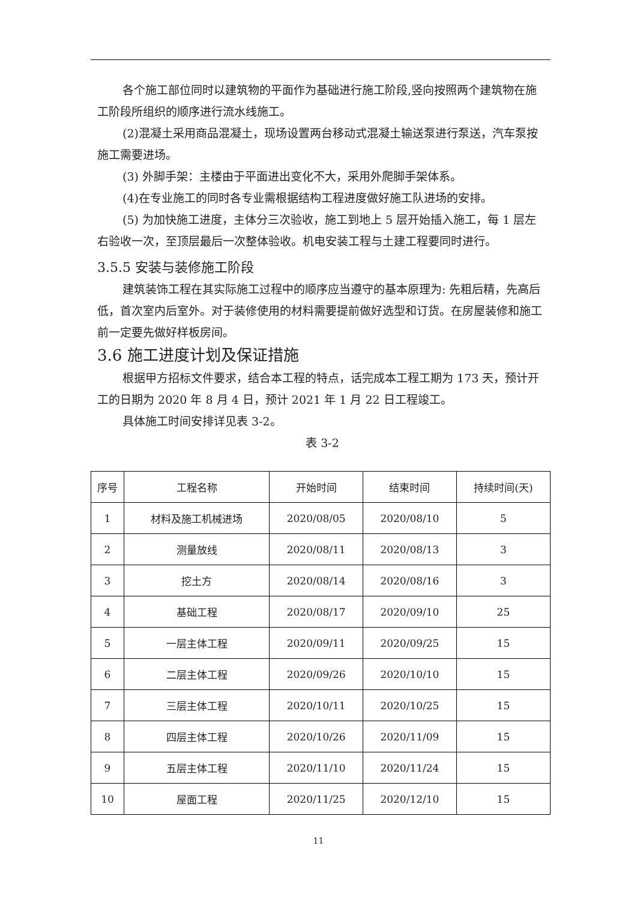各个施工部位同时以建筑物的平面作为基础进行施工阶段,竖向按照两个建筑物在施工阶段所组织的顺序进行流水线施工。
(2)混凝土采用商品混凝土，现场设置两台移动式混凝土输送泵进行泵送，汽车泵按施工需要进场。
(3) 外脚手架：主楼由于平面进出变化不大，采用外爬脚手架体系。
(4)在专业施工的同时各专业需根据结构工程进度做好施工队进场的安排。
(5) 为加快施工进度，主体分三次验收，施工到地上 5 层开始插入施工，每 1 层左右验收一次，至顶层最后一次整体验收。机电安装工程与土建工程要同时进行。
3.5.5 安装与装修施工阶段
建筑装饰工程在其实际施工过程中的顺序应当遵守的基本原理为: 先粗后精，先高后低，首次室内后室外。对于装修使用的材料需要提前做好选型和订货。在房屋装修和施工前一定要先做好样板房间。
3.6 施工进度计划及保证措施
根据甲方招标文件要求，结合本工程的特点，话完成本工程工期为 173 天，预计开工的日期为 2020 年 8 月 4 日，预计 2021 年 1 月 22 日工程竣工。
具体施工时间安排详见表 3-2。
表 3-2
| 序号 | 工程名称 | 开始时间 | 结束时间 | 持续时间(天) |
| --- | --- | --- | --- | --- |
| 1 | 材料及施工机械进场 | 2020/08/05 | 2020/08/10 | 5 |
| 2 | 测量放线 | 2020/08/11 | 2020/08/13 | 3 |
| 3 | 挖土方 | 2020/08/14 | 2020/08/16 | 3 |
| 4 | 基础工程 | 2020/08/17 | 2020/09/10 | 25 |
| 5 | 一层主体工程 | 2020/09/11 | 2020/09/25 | 15 |
| 6 | 二层主体工程 | 2020/09/26 | 2020/10/10 | 15 |
| 7 | 三层主体工程 | 2020/10/11 | 2020/10/25 | 15 |
| 8 | 四层主体工程 | 2020/10/26 | 2020/11/09 | 15 |
| 9 | 五层主体工程 | 2020/11/10 | 2020/11/24 | 15 |
| 10 | 屋面工程 | 2020/11/25 | 2020/12/10 | 15 |
11